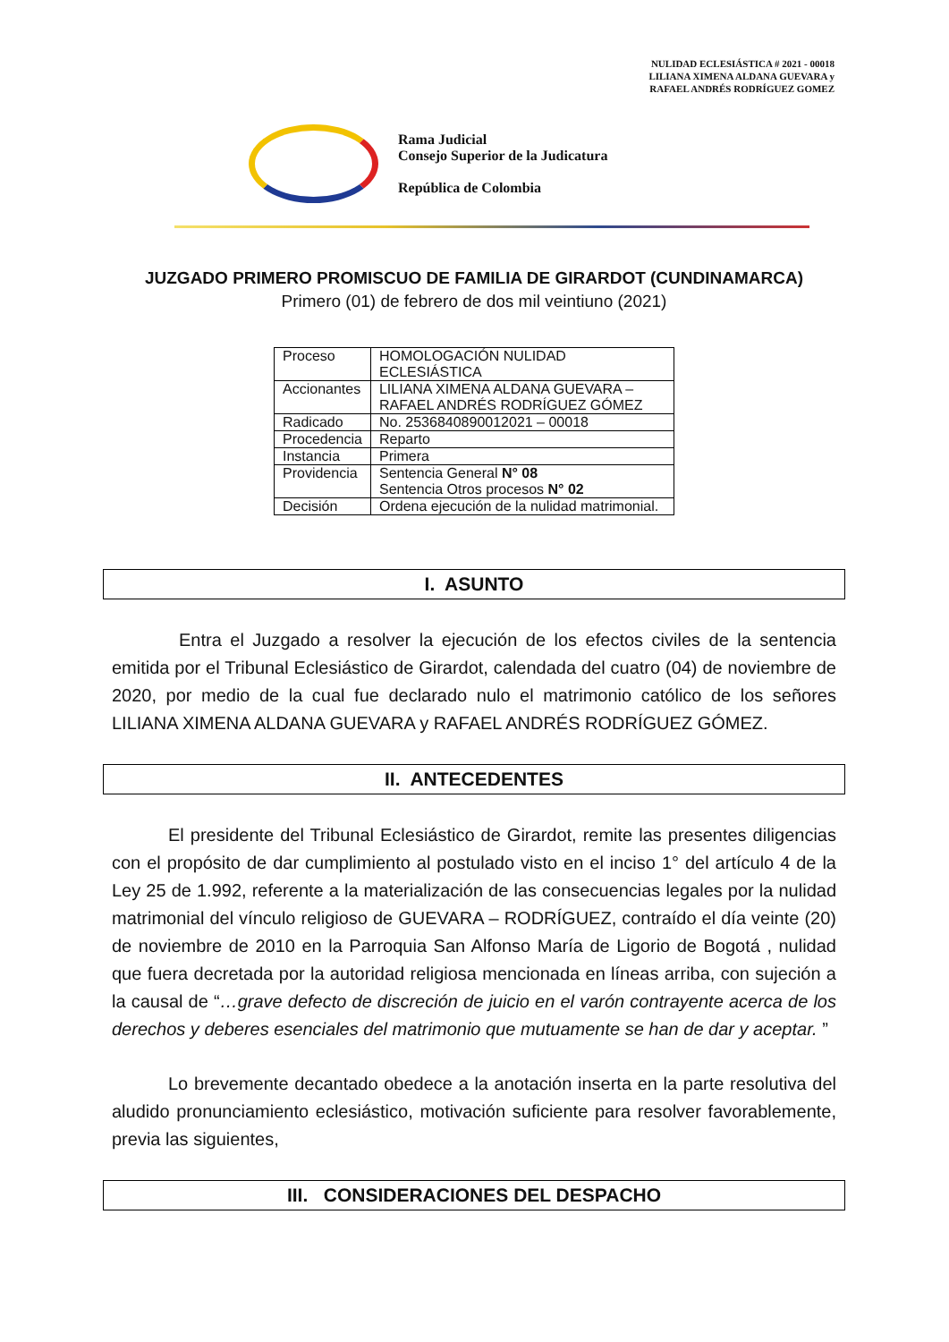NULIDAD ECLESIÁSTICA # 2021 - 00018
LILIANA XIMENA ALDANA GUEVARA y
RAFAEL ANDRÉS RODRÍGUEZ GOMEZ
Rama Judicial
Consejo Superior de la Judicatura
República de Colombia
JUZGADO PRIMERO PROMISCUO DE FAMILIA DE GIRARDOT (CUNDINAMARCA)
Primero (01) de febrero de dos mil veintiuno (2021)
| Proceso | HOMOLOGACIÓN NULIDAD ECLESIÁSTICA |
| Accionantes | LILIANA XIMENA ALDANA GUEVARA – RAFAEL ANDRÉS RODRÍGUEZ GÓMEZ |
| Radicado | No. 2536840890012021 – 00018 |
| Procedencia | Reparto |
| Instancia | Primera |
| Providencia | Sentencia General N° 08 Sentencia Otros procesos N° 02 |
| Decisión | Ordena ejecución de la nulidad matrimonial. |
I. ASUNTO
Entra el Juzgado a resolver la ejecución de los efectos civiles de la sentencia emitida por el Tribunal Eclesiástico de Girardot, calendada del cuatro (04) de noviembre de 2020, por medio de la cual fue declarado nulo el matrimonio católico de los señores LILIANA XIMENA ALDANA GUEVARA y RAFAEL ANDRÉS RODRÍGUEZ GÓMEZ.
II. ANTECEDENTES
El presidente del Tribunal Eclesiástico de Girardot, remite las presentes diligencias con el propósito de dar cumplimiento al postulado visto en el inciso 1° del artículo 4 de la Ley 25 de 1.992, referente a la materialización de las consecuencias legales por la nulidad matrimonial del vínculo religioso de GUEVARA – RODRÍGUEZ, contraído el día veinte (20) de noviembre de 2010 en la Parroquia San Alfonso María de Ligorio de Bogotá , nulidad que fuera decretada por la autoridad religiosa mencionada en líneas arriba, con sujeción a la causal de “…grave defecto de discreción de juicio en el varón contrayente acerca de los derechos y deberes esenciales del matrimonio que mutuamente se han de dar y aceptar. ”
Lo brevemente decantado obedece a la anotación inserta en la parte resolutiva del aludido pronunciamiento eclesiástico, motivación suficiente para resolver favorablemente, previa las siguientes,
III. CONSIDERACIONES DEL DESPACHO